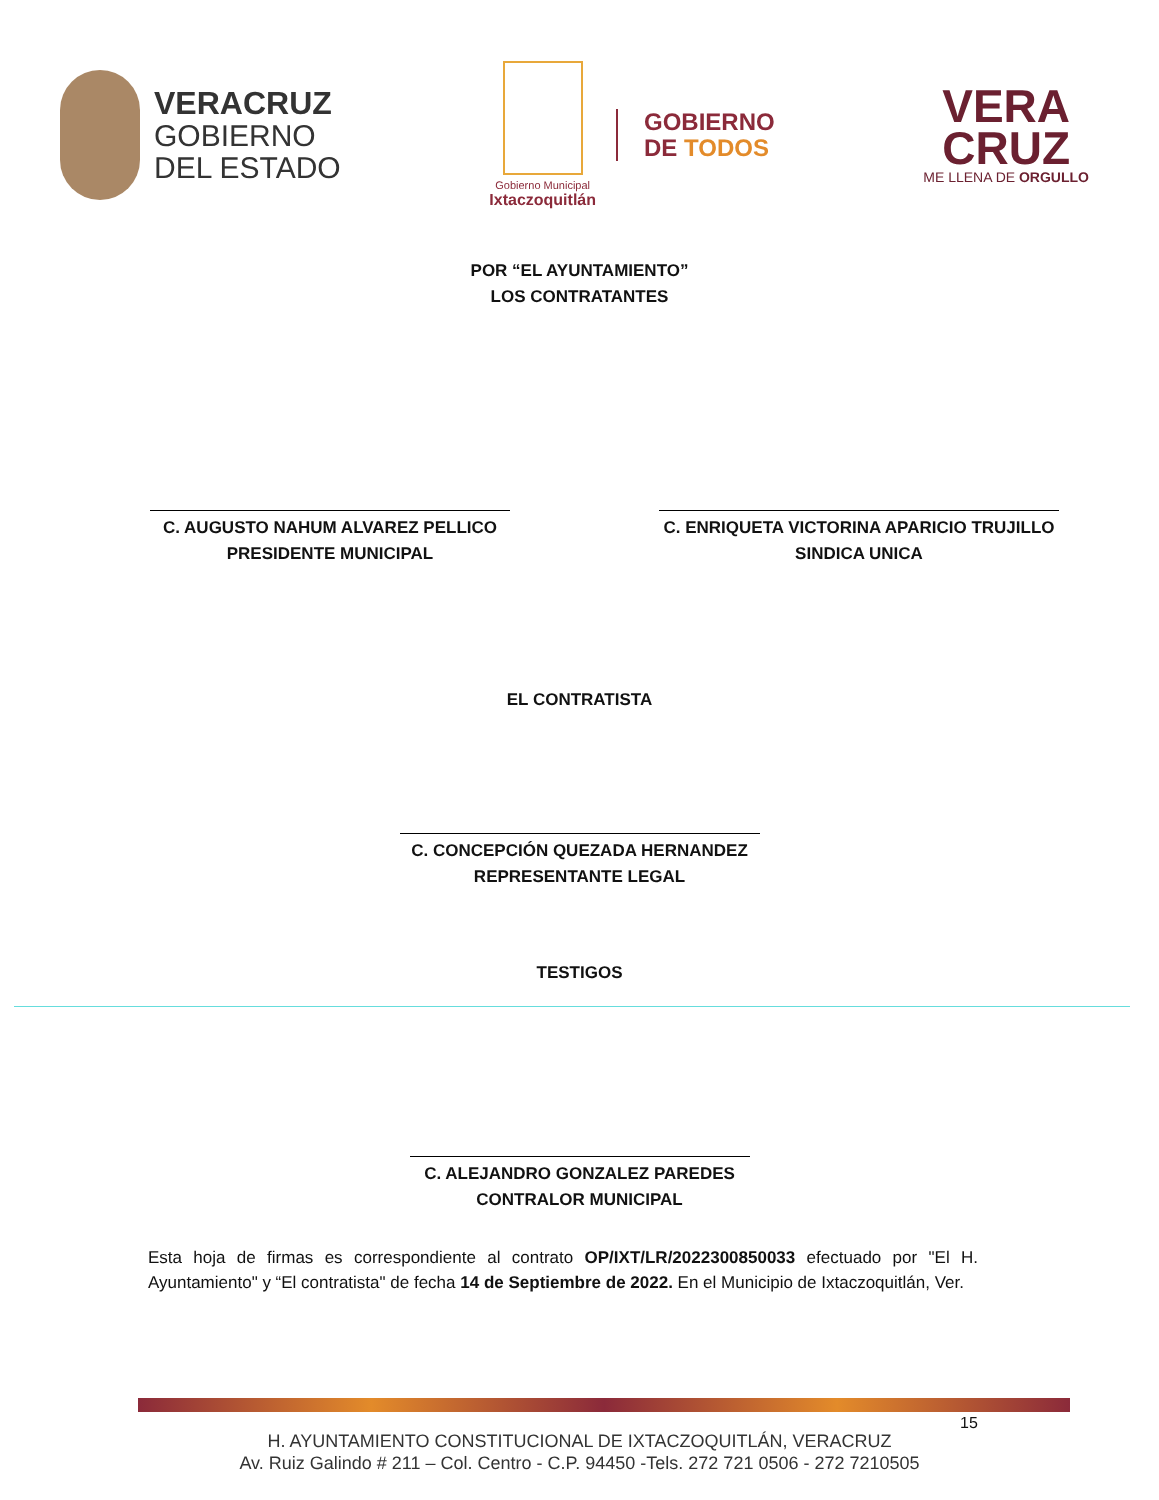VERACRUZ
GOBIERNO
DEL ESTADO
Gobierno Municipal
Ixtaczoquitlán
GOBIERNO
DE TODOS
VERA
CRUZ
ME LLENA DE ORGULLO
POR “EL AYUNTAMIENTO”
LOS CONTRATANTES
C. AUGUSTO NAHUM ALVAREZ PELLICO
PRESIDENTE MUNICIPAL
C. ENRIQUETA VICTORINA APARICIO TRUJILLO
SINDICA UNICA
EL CONTRATISTA
C. CONCEPCIÓN QUEZADA HERNANDEZ
REPRESENTANTE LEGAL
TESTIGOS
C. ALEJANDRO GONZALEZ PAREDES
CONTRALOR MUNICIPAL
Esta hoja de firmas es correspondiente al contrato OP/IXT/LR/2022300850033 efectuado por "El H. Ayuntamiento" y “El contratista" de fecha 14 de Septiembre de 2022. En el Municipio de Ixtaczoquitlán, Ver.
15
H. AYUNTAMIENTO CONSTITUCIONAL DE IXTACZOQUITLÁN, VERACRUZ
Av. Ruiz Galindo # 211 – Col. Centro - C.P. 94450 -Tels. 272 721 0506 - 272 7210505